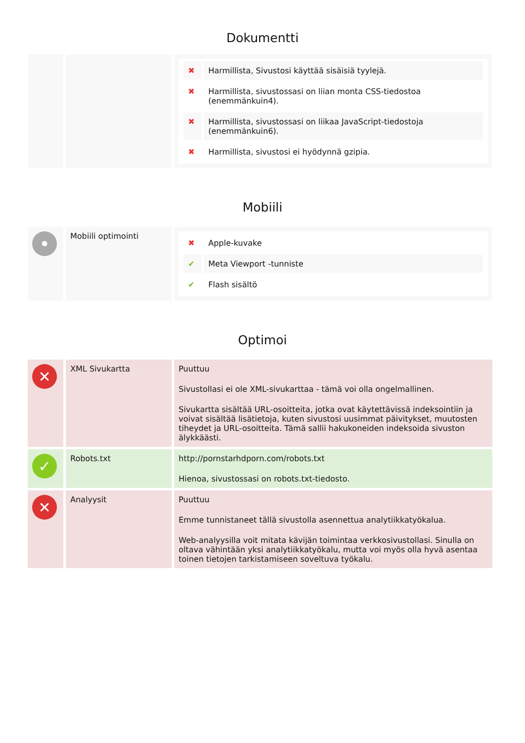Dokumentti
| | | / ✖ / Harmillista, Sivustosi käyttää sisäisiä tyylejä. / / ✖ / Harmillista, sivustossasi on liian monta CSS-tiedostoa (enemmänkuin4). / / ✖ / Harmillista, sivustossasi on liikaa JavaScript-tiedostoja (enemmänkuin6). / / ✖ / Harmillista, sivustosi ei hyödynnä gzipia. / |
Mobiili
| • | Mobiili optimointi | / ✖ / Apple-kuvake / / ✔ / Meta Viewport -tunniste / / ✔ / Flash sisältö / |
Optimoi
| ✕ | XML Sivukartta | Puuttuu Sivustollasi ei ole XML-sivukarttaa - tämä voi olla ongelmallinen. Sivukartta sisältää URL-osoitteita, jotka ovat käytettävissä indeksointiin ja voivat sisältää lisätietoja, kuten sivustosi uusimmat päivitykset, muutosten tiheydet ja URL-osoitteita. Tämä sallii hakukoneiden indeksoida sivuston älykkäästi. |
| ✓ | Robots.txt | http://pornstarhdporn.com/robots.txt Hienoa, sivustossasi on robots.txt-tiedosto. |
| ✕ | Analyysit | Puuttuu Emme tunnistaneet tällä sivustolla asennettua analytiikkatyökalua. Web-analyysilla voit mitata kävijän toimintaa verkkosivustollasi. Sinulla on oltava vähintään yksi analytiikkatyökalu, mutta voi myös olla hyvä asentaa toinen tietojen tarkistamiseen soveltuva työkalu. |